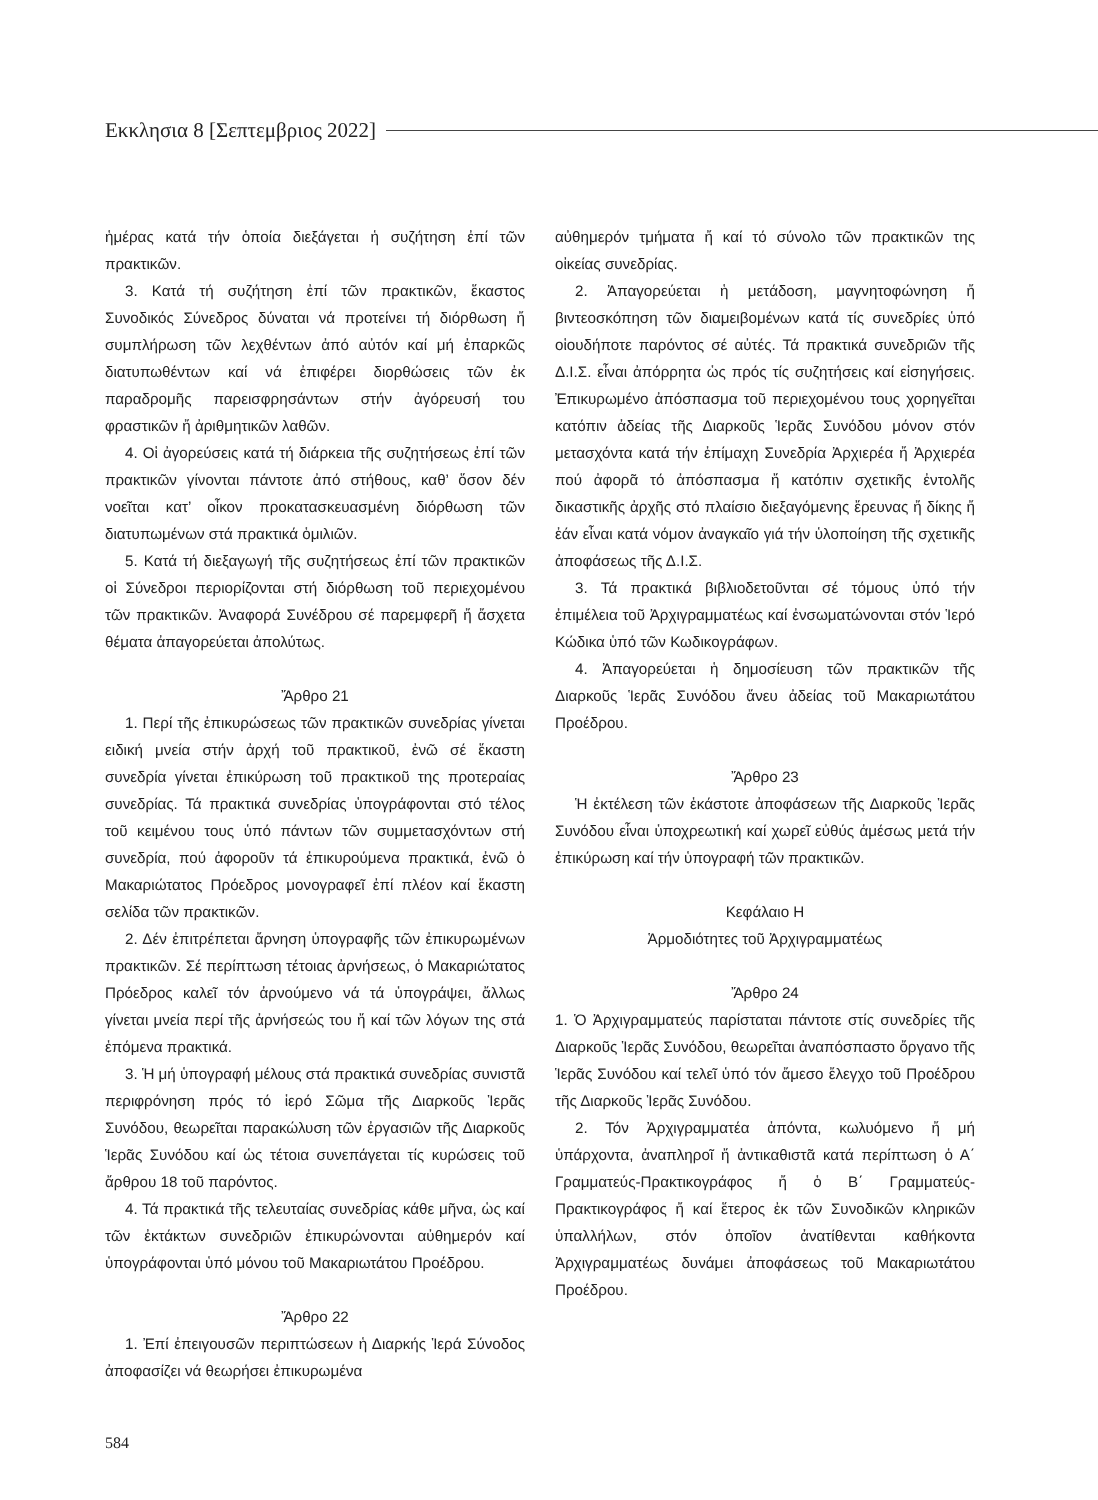Εκκλησια 8 [Σεπτεμβριος 2022]
ἡμέρας κατά τήν ὁποία διεξάγεται ἡ συζήτηση ἐπί τῶν πρακτικῶν.
3. Κατά τή συζήτηση ἐπί τῶν πρακτικῶν, ἕκαστος Συνοδικός Σύνεδρος δύναται νά προτείνει τή διόρθωση ἤ συμπλήρωση τῶν λεχθέντων ἀπό αὐτόν καί μή ἐπαρκῶς διατυπωθέντων καί νά ἐπιφέρει διορθώσεις τῶν ἐκ παραδρομῆς παρεισφρησάντων στήν ἀγόρευσή του φραστικῶν ἤ ἀριθμητικῶν λαθῶν.
4. Οἱ ἀγορεύσεις κατά τή διάρκεια τῆς συζητήσεως ἐπί τῶν πρακτικῶν γίνονται πάντοτε ἀπό στήθους, καθ’ ὅσον δέν νοεῖται κατ’ οἶκον προκατασκευασμένη διόρθωση τῶν διατυπωμένων στά πρακτικά ὁμιλιῶν.
5. Κατά τή διεξαγωγή τῆς συζητήσεως ἐπί τῶν πρακτικῶν οἱ Σύνεδροι περιορίζονται στή διόρθωση τοῦ περιεχομένου τῶν πρακτικῶν. Ἀναφορά Συνέδρου σέ παρεμφερῆ ἤ ἄσχετα θέματα ἀπαγορεύεται ἀπολύτως.
Ἄρθρο 21
1. Περί τῆς ἐπικυρώσεως τῶν πρακτικῶν συνεδρίας γίνεται ειδική μνεία στήν ἀρχή τοῦ πρακτικοῦ, ἐνῶ σέ ἕκαστη συνεδρία γίνεται ἐπικύρωση τοῦ πρακτικοῦ της προτεραίας συνεδρίας. Τά πρακτικά συνεδρίας ὑπογράφονται στό τέλος τοῦ κειμένου τους ὑπό πάντων τῶν συμμετασχόντων στή συνεδρία, πού ἀφοροῦν τά ἐπικυρούμενα πρακτικά, ἐνῶ ὁ Μακαριώτατος Πρόεδρος μονογραφεῖ ἐπί πλέον καί ἕκαστη σελίδα τῶν πρακτικῶν.
2. Δέν ἐπιτρέπεται ἄρνηση ὑπογραφῆς τῶν ἐπικυρωμένων πρακτικῶν. Σέ περίπτωση τέτοιας ἀρνήσεως, ὁ Μακαριώτατος Πρόεδρος καλεῖ τόν ἀρνούμενο νά τά ὑπογράψει, ἄλλως γίνεται μνεία περί τῆς ἀρνήσεώς του ἤ καί τῶν λόγων της στά ἑπόμενα πρακτικά.
3. Ἡ μή ὑπογραφή μέλους στά πρακτικά συνεδρίας συνιστᾶ περιφρόνηση πρός τό ἱερό Σῶμα τῆς Διαρκοῦς Ἱερᾶς Συνόδου, θεωρεῖται παρακώλυση τῶν ἐργασιῶν τῆς Διαρκοῦς Ἱερᾶς Συνόδου καί ὡς τέτοια συνεπάγεται τίς κυρώσεις τοῦ ἄρθρου 18 τοῦ παρόντος.
4. Τά πρακτικά τῆς τελευταίας συνεδρίας κάθε μῆνα, ὡς καί τῶν ἐκτάκτων συνεδριῶν ἐπικυρώνονται αὐθημερόν καί ὑπογράφονται ὑπό μόνου τοῦ Μακαριωτάτου Προέδρου.
Ἄρθρο 22
1. Ἐπί ἐπειγουσῶν περιπτώσεων ἡ Διαρκής Ἱερά Σύνοδος ἀποφασίζει νά θεωρήσει ἐπικυρωμένα
αὐθημερόν τμήματα ἤ καί τό σύνολο τῶν πρακτικῶν της οἰκείας συνεδρίας.
2. Ἀπαγορεύεται ἡ μετάδοση, μαγνητοφώνηση ἤ βιντεοσκόπηση τῶν διαμειβομένων κατά τίς συνεδρίες ὑπό οἱουδήποτε παρόντος σέ αὐτές. Τά πρακτικά συνεδριῶν τῆς Δ.Ι.Σ. εἶναι ἀπόρρητα ὡς πρός τίς συζητήσεις καί εἰσηγήσεις. Ἐπικυρωμένο ἀπόσπασμα τοῦ περιεχομένου τους χορηγεῖται κατόπιν ἀδείας τῆς Διαρκοῦς Ἱερᾶς Συνόδου μόνον στόν μετασχόντα κατά τήν ἐπίμαχη Συνεδρία Ἀρχιερέα ἤ Ἀρχιερέα πού ἀφορᾶ τό ἀπόσπασμα ἤ κατόπιν σχετικῆς ἐντολῆς δικαστικῆς ἀρχῆς στό πλαίσιο διεξαγόμενης ἔρευνας ἤ δίκης ἤ ἐάν εἶναι κατά νόμον ἀναγκαῖο γιά τήν ὑλοποίηση τῆς σχετικῆς ἀποφάσεως τῆς Δ.Ι.Σ.
3. Τά πρακτικά βιβλιοδετοῦνται σέ τόμους ὑπό τήν ἐπιμέλεια τοῦ Ἀρχιγραμματέως καί ἐνσωματώνονται στόν Ἱερό Κώδικα ὑπό τῶν Κωδικογράφων.
4. Ἀπαγορεύεται ἡ δημοσίευση τῶν πρακτικῶν τῆς Διαρκοῦς Ἱερᾶς Συνόδου ἄνευ ἀδείας τοῦ Μακαριωτάτου Προέδρου.
Ἄρθρο 23
Ἡ ἐκτέλεση τῶν ἑκάστοτε ἀποφάσεων τῆς Διαρκοῦς Ἱερᾶς Συνόδου εἶναι ὑποχρεωτική καί χωρεῖ εὐθύς ἀμέσως μετά τήν ἐπικύρωση καί τήν ὑπογραφή τῶν πρακτικῶν.
Κεφάλαιο Η
Ἁρμοδιότητες τοῦ Ἀρχιγραμματέως
Ἄρθρο 24
1. Ὁ Ἀρχιγραμματεύς παρίσταται πάντοτε στίς συνεδρίες τῆς Διαρκοῦς Ἱερᾶς Συνόδου, θεωρεῖται ἀναπόσπαστο ὄργανο τῆς Ἱερᾶς Συνόδου καί τελεῖ ὑπό τόν ἄμεσο ἔλεγχο τοῦ Προέδρου τῆς Διαρκοῦς Ἱερᾶς Συνόδου.
2. Τόν Ἀρχιγραμματέα ἀπόντα, κωλυόμενο ἤ μή ὑπάρχοντα, ἀναπληροῖ ἤ ἀντικαθιστᾶ κατά περίπτωση ὁ Α΄ Γραμματεύς-Πρακτικογράφος ἤ ὁ Β΄ Γραμματεύς-Πρακτικογράφος ἤ καί ἕτερος ἐκ τῶν Συνοδικῶν κληρικῶν ὑπαλλήλων, στόν ὁποῖον ἀνατίθενται καθήκοντα Ἀρχιγραμματέως δυνάμει ἀποφάσεως τοῦ Μακαριωτάτου Προέδρου.
584